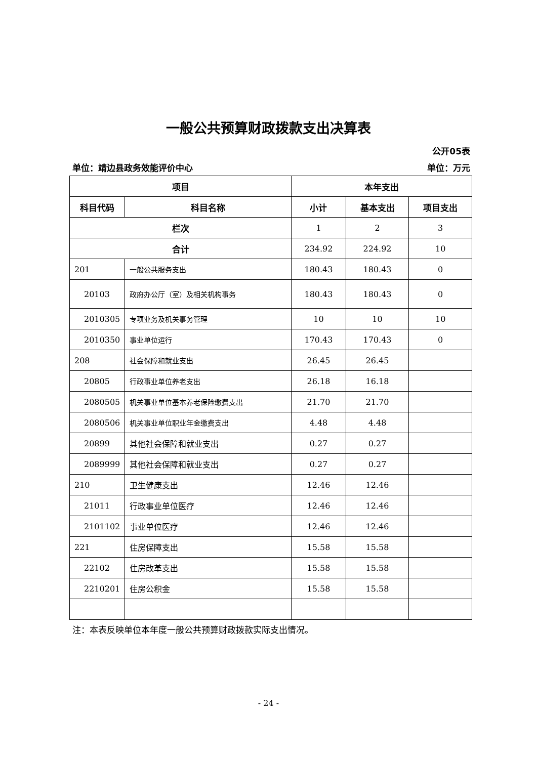一般公共预算财政拨款支出决算表
公开05表
单位：靖边县政务效能评价中心 单位：万元
| 项目 | | 本年支出 | | |
| --- | --- | --- | --- | --- |
| 科目代码 | 科目名称 | 小计 | 基本支出 | 项目支出 |
| 栏次 | | 1 | 2 | 3 |
| 合计 | | 234.92 | 224.92 | 10 |
| 201 | 一般公共服务支出 | 180.43 | 180.43 | 0 |
| 20103 | 政府办公厅（室）及相关机构事务 | 180.43 | 180.43 | 0 |
| 2010305 | 专项业务及机关事务管理 | 10 | 10 | 10 |
| 2010350 | 事业单位运行 | 170.43 | 170.43 | 0 |
| 208 | 社会保障和就业支出 | 26.45 | 26.45 | |
| 20805 | 行政事业单位养老支出 | 26.18 | 16.18 | |
| 2080505 | 机关事业单位基本养老保险缴费支出 | 21.70 | 21.70 | |
| 2080506 | 机关事业单位职业年金缴费支出 | 4.48 | 4.48 | |
| 20899 | 其他社会保障和就业支出 | 0.27 | 0.27 | |
| 2089999 | 其他社会保障和就业支出 | 0.27 | 0.27 | |
| 210 | 卫生健康支出 | 12.46 | 12.46 | |
| 21011 | 行政事业单位医疗 | 12.46 | 12.46 | |
| 2101102 | 事业单位医疗 | 12.46 | 12.46 | |
| 221 | 住房保障支出 | 15.58 | 15.58 | |
| 22102 | 住房改革支出 | 15.58 | 15.58 | |
| 2210201 | 住房公积金 | 15.58 | 15.58 | |
注：本表反映单位本年度一般公共预算财政拨款实际支出情况。
- 24 -